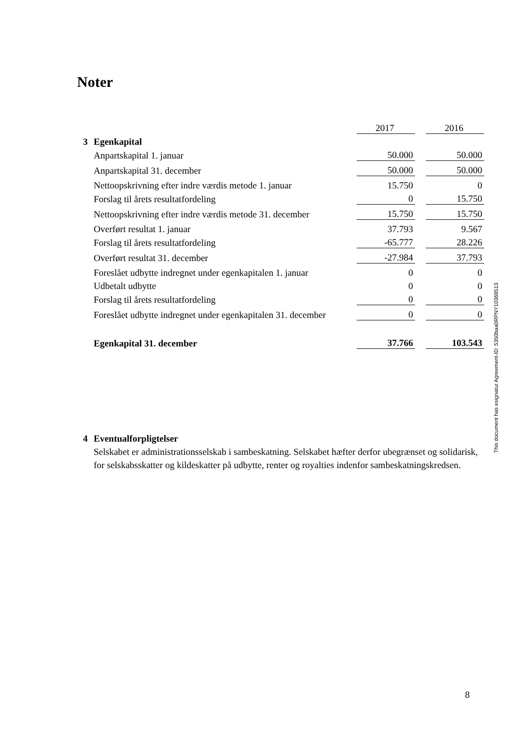Noter
| | | 2017 | | 2016 |
| 3 | Egenkapital | | | |
| | Anpartskapital 1. januar | 50.000 | | 50.000 |
| | Anpartskapital 31. december | 50.000 | | 50.000 |
| | Nettoopskrivning efter indre værdis metode 1. januar | 15.750 | | 0 |
| | Forslag til årets resultatfordeling | 0 | | 15.750 |
| | Nettoopskrivning efter indre værdis metode 31. december | 15.750 | | 15.750 |
| | Overført resultat 1. januar | 37.793 | | 9.567 |
| | Forslag til årets resultatfordeling | -65.777 | | 28.226 |
| | Overført resultat 31. december | -27.984 | | 37.793 |
| | Foreslået udbytte indregnet under egenkapitalen 1. januar | 0 | | 0 |
| | Udbetalt udbytte | 0 | | 0 |
| | Forslag til årets resultatfordeling | 0 | | 0 |
| | Foreslået udbytte indregnet under egenkapitalen 31. december | 0 | | 0 |
| | Egenkapital 31. december | 37.766 | | 103.543 |
4 Eventualforpligtelser
Selskabet er administrationsselskab i sambeskatning. Selskabet hæfter derfor ubegrænset og solidarisk, for selskabsskatter og kildeskatter på udbytte, renter og royalties indenfor sambeskatningskredsen.
This document has esignatur Agreement-ID: 5350baa0RPNY10368513
8